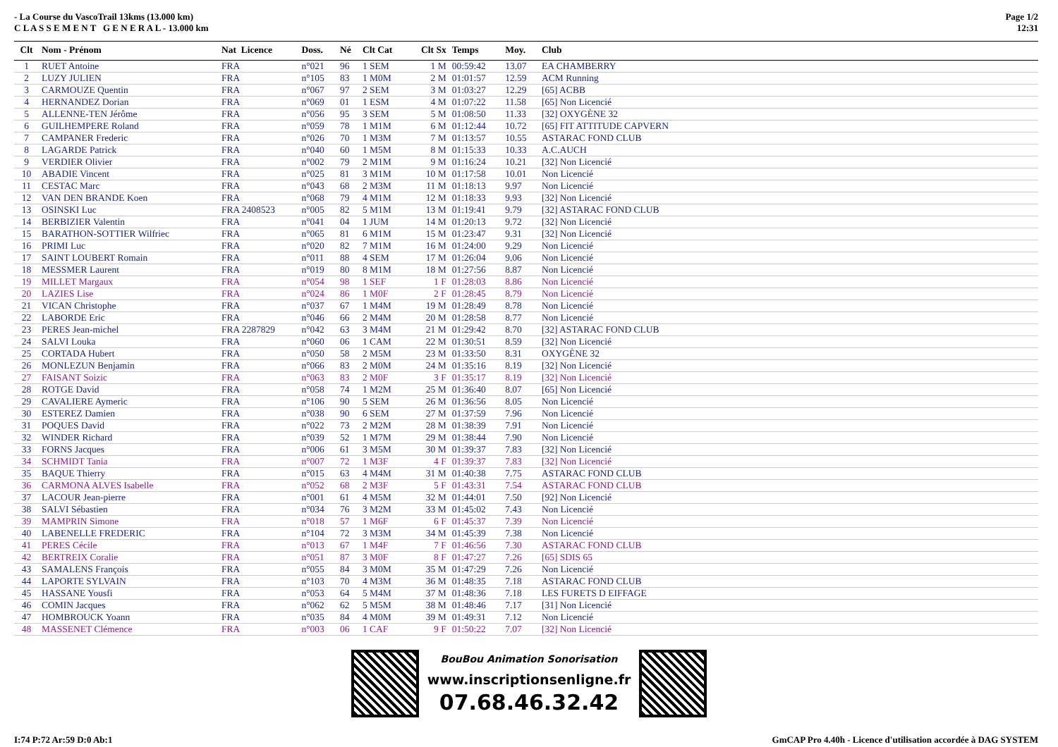- La Course du VascoTrail 13kms (13.000 km)
C L A S S E M E N T G E N E R A L - 13.000 km
Page 1/2
12:31
| Clt | Nom - Prénom | Nat Licence | Doss. | Né | Clt Cat | Clt Sx | Temps | Moy. | Club |
| --- | --- | --- | --- | --- | --- | --- | --- | --- | --- |
| 1 | RUET Antoine | FRA | n°021 | 96 | 1 SEM | 1 M | 00:59:42 | 13.07 | EA CHAMBERRY |
| 2 | LUZY JULIEN | FRA | n°105 | 83 | 1 M0M | 2 M | 01:01:57 | 12.59 | ACM Running |
| 3 | CARMOUZE Quentin | FRA | n°067 | 97 | 2 SEM | 3 M | 01:03:27 | 12.29 | [65] ACBB |
| 4 | HERNANDEZ Dorian | FRA | n°069 | 01 | 1 ESM | 4 M | 01:07:22 | 11.58 | [65] Non Licencié |
| 5 | ALLENNE-TEN Jérôme | FRA | n°056 | 95 | 3 SEM | 5 M | 01:08:50 | 11.33 | [32] OXYGÈNE 32 |
| 6 | GUILHEMPERE Roland | FRA | n°059 | 78 | 1 M1M | 6 M | 01:12:44 | 10.72 | [65] FIT ATTITUDE CAPVERN |
| 7 | CAMPANER Frederic | FRA | n°026 | 70 | 1 M3M | 7 M | 01:13:57 | 10.55 | ASTARAC FOND CLUB |
| 8 | LAGARDE Patrick | FRA | n°040 | 60 | 1 M5M | 8 M | 01:15:33 | 10.33 | A.C.AUCH |
| 9 | VERDIER Olivier | FRA | n°002 | 79 | 2 M1M | 9 M | 01:16:24 | 10.21 | [32] Non Licencié |
| 10 | ABADIE Vincent | FRA | n°025 | 81 | 3 M1M | 10 M | 01:17:58 | 10.01 | Non Licencié |
| 11 | CESTAC Marc | FRA | n°043 | 68 | 2 M3M | 11 M | 01:18:13 | 9.97 | Non Licencié |
| 12 | VAN DEN BRANDE Koen | FRA | n°068 | 79 | 4 M1M | 12 M | 01:18:33 | 9.93 | [32] Non Licencié |
| 13 | OSINSKI Luc | FRA 2408523 | n°005 | 82 | 5 M1M | 13 M | 01:19:41 | 9.79 | [32] ASTARAC FOND CLUB |
| 14 | BERBIZIER Valentin | FRA | n°041 | 04 | 1 JUM | 14 M | 01:20:13 | 9.72 | [32] Non Licencié |
| 15 | BARATHON-SOTTIER Wilfriec | FRA | n°065 | 81 | 6 M1M | 15 M | 01:23:47 | 9.31 | [32] Non Licencié |
| 16 | PRIMI Luc | FRA | n°020 | 82 | 7 M1M | 16 M | 01:24:00 | 9.29 | Non Licencié |
| 17 | SAINT LOUBERT Romain | FRA | n°011 | 88 | 4 SEM | 17 M | 01:26:04 | 9.06 | Non Licencié |
| 18 | MESSMER Laurent | FRA | n°019 | 80 | 8 M1M | 18 M | 01:27:56 | 8.87 | Non Licencié |
| 19 | MILLET Margaux | FRA | n°054 | 98 | 1 SEF | 1 F | 01:28:03 | 8.86 | Non Licencié |
| 20 | LAZIES Lise | FRA | n°024 | 86 | 1 M0F | 2 F | 01:28:45 | 8.79 | Non Licencié |
| 21 | VICAN Christophe | FRA | n°037 | 67 | 1 M4M | 19 M | 01:28:49 | 8.78 | Non Licencié |
| 22 | LABORDE Eric | FRA | n°046 | 66 | 2 M4M | 20 M | 01:28:58 | 8.77 | Non Licencié |
| 23 | PERES Jean-michel | FRA 2287829 | n°042 | 63 | 3 M4M | 21 M | 01:29:42 | 8.70 | [32] ASTARAC FOND CLUB |
| 24 | SALVI Louka | FRA | n°060 | 06 | 1 CAM | 22 M | 01:30:51 | 8.59 | [32] Non Licencié |
| 25 | CORTADA Hubert | FRA | n°050 | 58 | 2 M5M | 23 M | 01:33:50 | 8.31 | OXYGÈNE 32 |
| 26 | MONLEZUN Benjamin | FRA | n°066 | 83 | 2 M0M | 24 M | 01:35:16 | 8.19 | [32] Non Licencié |
| 27 | FAISANT Soizic | FRA | n°063 | 83 | 2 M0F | 3 F | 01:35:17 | 8.19 | [32] Non Licencié |
| 28 | ROTGE David | FRA | n°058 | 74 | 1 M2M | 25 M | 01:36:40 | 8.07 | [65] Non Licencié |
| 29 | CAVALIERE Aymeric | FRA | n°106 | 90 | 5 SEM | 26 M | 01:36:56 | 8.05 | Non Licencié |
| 30 | ESTEREZ Damien | FRA | n°038 | 90 | 6 SEM | 27 M | 01:37:59 | 7.96 | Non Licencié |
| 31 | POQUES David | FRA | n°022 | 73 | 2 M2M | 28 M | 01:38:39 | 7.91 | Non Licencié |
| 32 | WINDER Richard | FRA | n°039 | 52 | 1 M7M | 29 M | 01:38:44 | 7.90 | Non Licencié |
| 33 | FORNS Jacques | FRA | n°006 | 61 | 3 M5M | 30 M | 01:39:37 | 7.83 | [32] Non Licencié |
| 34 | SCHMIDT Tania | FRA | n°007 | 72 | 1 M3F | 4 F | 01:39:37 | 7.83 | [32] Non Licencié |
| 35 | BAQUE Thierry | FRA | n°015 | 63 | 4 M4M | 31 M | 01:40:38 | 7.75 | ASTARAC FOND CLUB |
| 36 | CARMONA ALVES Isabelle | FRA | n°052 | 68 | 2 M3F | 5 F | 01:43:31 | 7.54 | ASTARAC FOND CLUB |
| 37 | LACOUR Jean-pierre | FRA | n°001 | 61 | 4 M5M | 32 M | 01:44:01 | 7.50 | [92] Non Licencié |
| 38 | SALVI Sébastien | FRA | n°034 | 76 | 3 M2M | 33 M | 01:45:02 | 7.43 | Non Licencié |
| 39 | MAMPRIN Simone | FRA | n°018 | 57 | 1 M6F | 6 F | 01:45:37 | 7.39 | Non Licencié |
| 40 | LABENELLE FREDERIC | FRA | n°104 | 72 | 3 M3M | 34 M | 01:45:39 | 7.38 | Non Licencié |
| 41 | PERES Cécile | FRA | n°013 | 67 | 1 M4F | 7 F | 01:46:56 | 7.30 | ASTARAC FOND CLUB |
| 42 | BERTREIX Coralie | FRA | n°051 | 87 | 3 M0F | 8 F | 01:47:27 | 7.26 | [65] SDIS 65 |
| 43 | SAMALENS François | FRA | n°055 | 84 | 3 M0M | 35 M | 01:47:29 | 7.26 | Non Licencié |
| 44 | LAPORTE SYLVAIN | FRA | n°103 | 70 | 4 M3M | 36 M | 01:48:35 | 7.18 | ASTARAC FOND CLUB |
| 45 | HASSANE Yousfi | FRA | n°053 | 64 | 5 M4M | 37 M | 01:48:36 | 7.18 | LES FURETS D EIFFAGE |
| 46 | COMIN Jacques | FRA | n°062 | 62 | 5 M5M | 38 M | 01:48:46 | 7.17 | [31] Non Licencié |
| 47 | HOMBROUCK Yoann | FRA | n°035 | 84 | 4 M0M | 39 M | 01:49:31 | 7.12 | Non Licencié |
| 48 | MASSENET Clémence | FRA | n°003 | 06 | 1 CAF | 9 F | 01:50:22 | 7.07 | [32] Non Licencié |
BouBou Animation Sonorisation
www.inscriptionsenligne.fr
07.68.46.32.42
I:74 P:72 Ar:59 D:0 Ab:1 GmCAP Pro 4.40h - Licence d'utilisation accordée à DAG SYSTEM